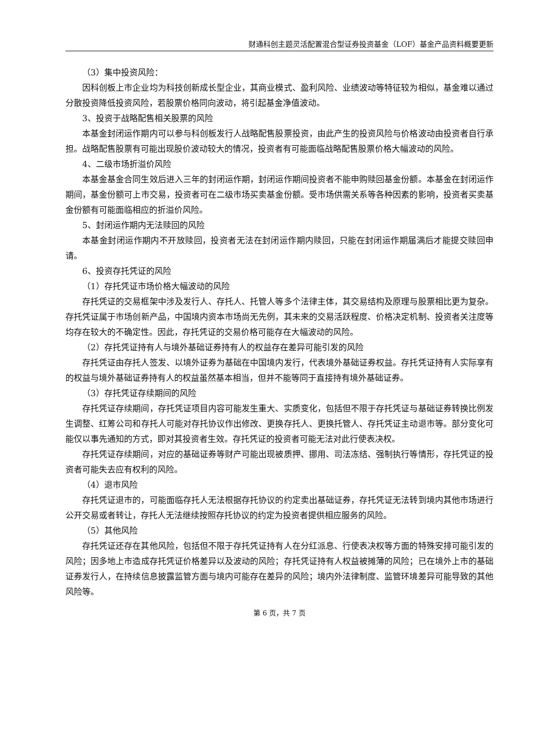财通科创主题灵活配置混合型证券投资基金（LOF）基金产品资料概要更新
（3）集中投资风险：
因科创板上市企业均为科技创新成长型企业，其商业模式、盈利风险、业绩波动等特征较为相似，基金难以通过分散投资降低投资风险，若股票价格同向波动，将引起基金净值波动。
3、投资于战略配售相关股票的风险
本基金封闭运作期内可以参与科创板发行人战略配售股票投资，由此产生的投资风险与价格波动由投资者自行承担。战略配售股票有可能出现股价波动较大的情况，投资者有可能面临战略配售股票价格大幅波动的风险。
4、二级市场折溢价风险
本基金基金合同生效后进入三年的封闭运作期，封闭运作期间投资者不能申购赎回基金份额。本基金在封闭运作期间，基金份额可上市交易，投资者可在二级市场买卖基金份额。受市场供需关系等各种因素的影响，投资者买卖基金份额有可能面临相应的折溢价风险。
5、封闭运作期内无法赎回的风险
本基金封闭运作期内不开放赎回，投资者无法在封闭运作期内赎回，只能在封闭运作期届满后才能提交赎回申请。
6、投资存托凭证的风险
（1）存托凭证市场价格大幅波动的风险
存托凭证的交易框架中涉及发行人、存托人、托管人等多个法律主体，其交易结构及原理与股票相比更为复杂。存托凭证属于市场创新产品，中国境内资本市场尚无先例，其未来的交易活跃程度、价格决定机制、投资者关注度等均存在较大的不确定性。因此，存托凭证的交易价格可能存在大幅波动的风险。
（2）存托凭证持有人与境外基础证券持有人的权益存在差异可能引发的风险
存托凭证由存托人签发、以境外证券为基础在中国境内发行，代表境外基础证券权益。存托凭证持有人实际享有的权益与境外基础证券持有人的权益虽然基本相当，但并不能等同于直接持有境外基础证券。
（3）存托凭证存续期间的风险
存托凭证存续期间，存托凭证项目内容可能发生重大、实质变化，包括但不限于存托凭证与基础证券转换比例发生调整、红筹公司和存托人可能对存托协议作出修改、更换存托人、更换托管人、存托凭证主动退市等。部分变化可能仅以事先通知的方式，即对其投资者生效。存托凭证的投资者可能无法对此行使表决权。
存托凭证存续期间，对应的基础证券等财产可能出现被质押、挪用、司法冻结、强制执行等情形，存托凭证的投资者可能失去应有权利的风险。
（4）退市风险
存托凭证退市的，可能面临存托人无法根据存托协议的约定卖出基础证券，存托凭证无法转到境内其他市场进行公开交易或者转让，存托人无法继续按照存托协议的约定为投资者提供相应服务的风险。
（5）其他风险
存托凭证还存在其他风险，包括但不限于存托凭证持有人在分红派息、行使表决权等方面的特殊安排可能引发的风险；因多地上市造成存托凭证价格差异以及波动的风险；存托凭证持有人权益被摊薄的风险；已在境外上市的基础证券发行人，在持续信息披露监管方面与境内可能存在差异的风险；境内外法律制度、监管环境差异可能导致的其他风险等。
第 6 页，共 7 页